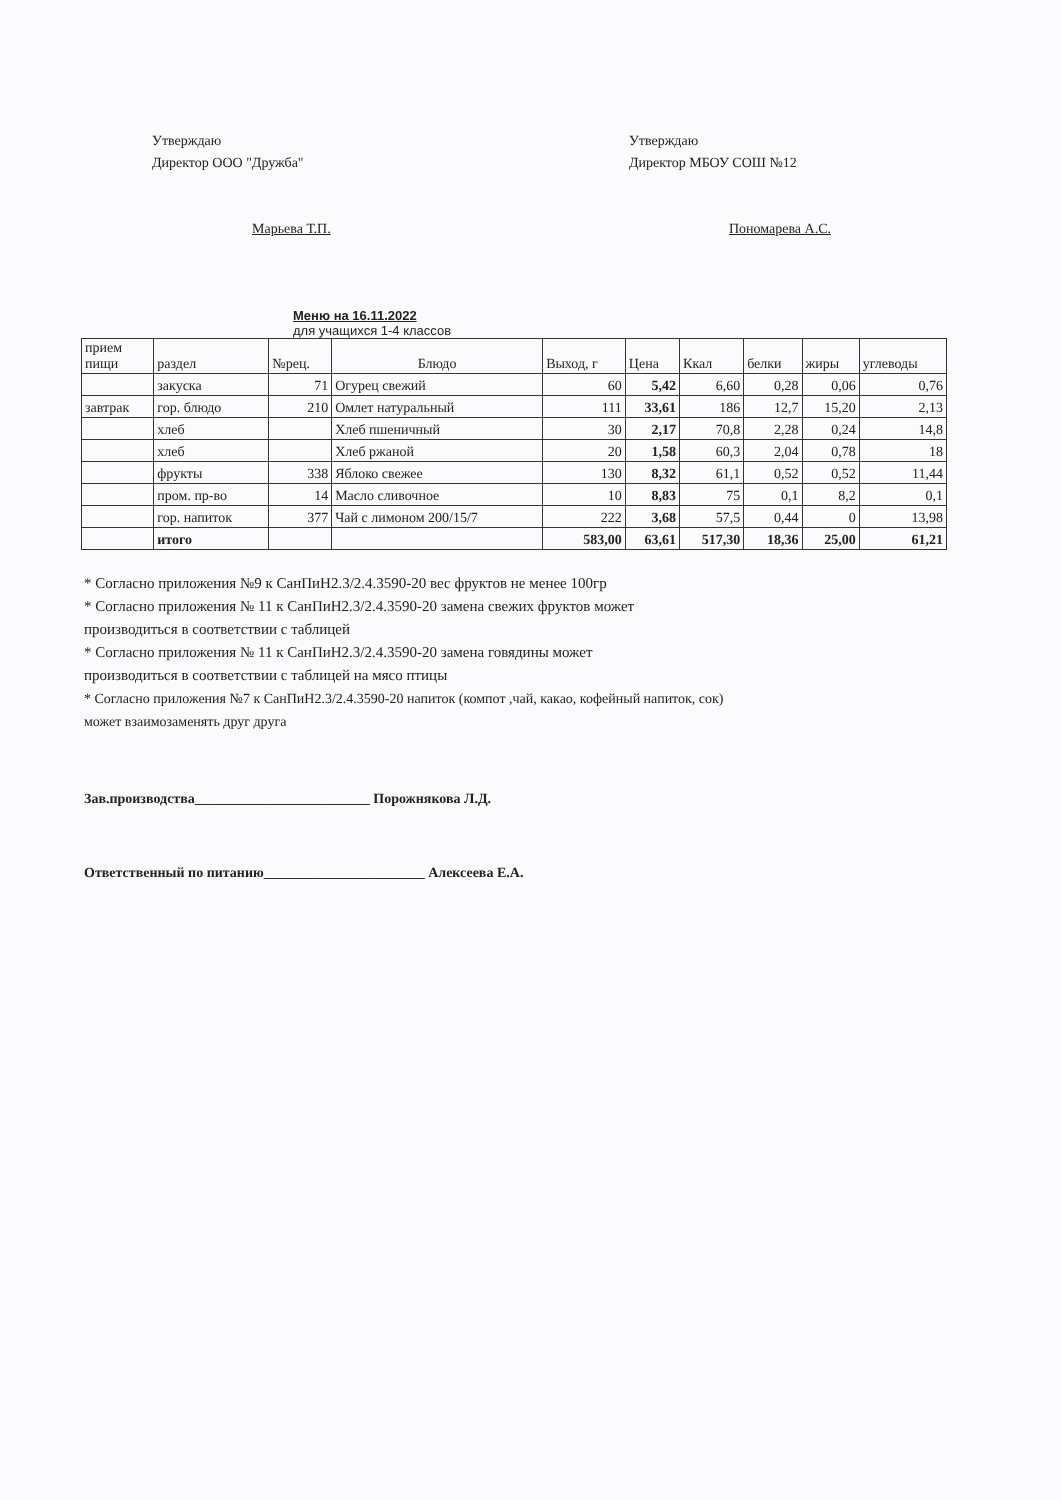Утверждаю
Директор ООО "Дружба"
Марьева Т.П.
Утверждаю
Директор МБОУ СОШ №12
Пономарева А.С.
Меню на 16.11.2022
для учащихся 1-4 классов
| прием пищи | раздел | №рец. | Блюдо | Выход, г | Цена | Ккал | белки | жиры | углеводы |
| | закуска | 71 | Огурец свежий | 60 | 5,42 | 6,60 | 0,28 | 0,06 | 0,76 |
| завтрак | гор. блюдо | 210 | Омлет натуральный | 111 | 33,61 | 186 | 12,7 | 15,20 | 2,13 |
| | хлеб | | Хлеб пшеничный | 30 | 2,17 | 70,8 | 2,28 | 0,24 | 14,8 |
| | хлеб | | Хлеб ржаной | 20 | 1,58 | 60,3 | 2,04 | 0,78 | 18 |
| | фрукты | 338 | Яблоко свежее | 130 | 8,32 | 61,1 | 0,52 | 0,52 | 11,44 |
| | пром. пр-во | 14 | Масло сливочное | 10 | 8,83 | 75 | 0,1 | 8,2 | 0,1 |
| | гор. напиток | 377 | Чай с лимоном 200/15/7 | 222 | 3,68 | 57,5 | 0,44 | 0 | 13,98 |
| | итого | | | 583,00 | 63,61 | 517,30 | 18,36 | 25,00 | 61,21 |
* Согласно приложения №9 к СанПиН2.3/2.4.3590-20 вес фруктов не менее 100гр
* Согласно приложения № 11 к СанПиН2.3/2.4.3590-20 замена свежих фруктов может
производиться в соответствии с таблицей
* Согласно приложения № 11 к СанПиН2.3/2.4.3590-20 замена говядины может
производиться в соответствии с таблицей на мясо птицы
* Согласно приложения №7 к СанПиН2.3/2.4.3590-20 напиток (компот ,чай, какао, кофейный напиток, сок)
может взаимозаменять друг друга
Зав.производства_________________________ Порожнякова Л.Д.
Ответственный по питанию_______________________ Алексеева Е.А.